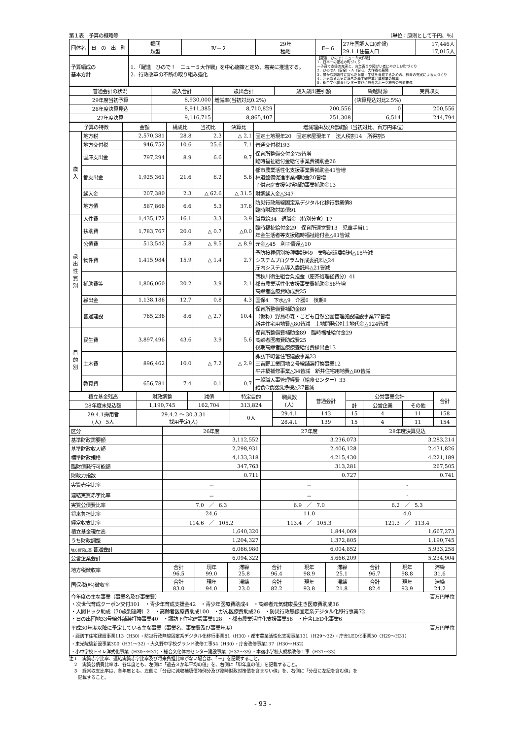第１表　予算の概略等 （単位：原則として千円、％）
| 団体名 | 日 の 出 町 | 類団 類型 | Ⅳ－２ | 29年 種地 | Ⅱ－６ | 27年国調人口(確報) 29.1.1住基人口 | 17,446人 17,015人 |
| 予算編成の 基本方針 | | 1．「躍進 ひので！ ニュー５大作戦」を中心施策と定め、着実に推進する。 2．行政改革の不断の取り組み強化 | | | 【躍進 ひので！ニュー５大作戦】 1．日本一の福祉の町づくり －子育て支援の充実と、お年寄りや障がい者にやさしい町づくり 2．ひのでA（安全）・A（安心）大作戦の展開 3．豊かな創造性に富んだ児童・生徒を育成するための、教育の充実による人づくり 4．元気ある活気に満ちた商工観光業と農林業の振興 5．総合文化体育センター並びに野外スポーツ施設の設置推進 | | |
| 普通会計の状況 | 歳入合計 | 歳出合計 | 歳入歳出差引額 | 繰越財源 | 実質収支 |
| 29年度当初予算 | 8,930,000 | 増減率(当初対比0.2%) | | (決算見込対比2.5%) | |
| 28年度決算見込 | 8,911,385 | 8,710,829 | 200,556 | 0 | 200,556 |
| 27年度決算 | 9,116,715 | 8,865,407 | 251,308 | 6,514 | 244,794 |
| 予算の特徴 | | 金額 | 構成比 | 当初比 | 決算比 | 増減理由及び増減額（当初対比、百万円単位） |
| 歳 入 | 地方税 | 2,570,381 | 28.8 | 2.3 | △ 2.1 | 固定土地現年20 固定家屋現年７ 法人税割14 所得割5 |
| | 地方交付税 | 946,752 | 10.6 | 25.6 | 7.1 | 普通交付税193 |
| | 国庫支出金 | 797,294 | 8.9 | 6.6 | 9.7 | 保育所整備交付金75皆増 臨時福祉給付金給付事業費補助金26 |
| | 都支出金 | 1,925,361 | 21.6 | 6.2 | 5.6 | 都市農業活性化支援事業費補助金41皆増 林道整備促進事業補助金20皆増 子供家庭支援包括補助事業補助金13 |
| | 繰入金 | 207,380 | 2.3 | △ 62.6 | △ 31.5 | 財調繰入金△347 |
| | 地方債 | 587,866 | 6.6 | 5.3 | 37.6 | 防災行政無線固定系デジタル化移行事業債8 臨時財政対策債91 |
| 歳 出 性 質 別 | 人件費 | 1,435,172 | 16.1 | 3.3 | 3.9 | 職員給34 退職金（特別分含）17 |
| | 扶助費 | 1,783,767 | 20.0 | △ 0.7 | △0.0 | 臨時福祉給付金29 保育所運営費13 児童手当11 年金生活者等支援臨時福祉給付金△81皆減 |
| | 公債費 | 513,542 | 5.8 | △ 9.5 | △ 8.9 | 元金△45 利子償還△10 |
| | 物件費 | 1,415,984 | 15.9 | △ 1.4 | 2.7 | 予防接種個別接種委託料9 業務派遣委託料△15皆減 システムプログラム作成委託料△24 庁内システム導入委託料△21皆減 |
| | 補助費等 | 1,806,060 | 20.2 | 3.9 | 2.1 | 西秋川衛生組合負担金（塵芥処理経費分）41 都市農業活性化支援事業費補助金56皆増 高齢者医療費助成費25 |
| | 繰出金 | 1,138,186 | 12.7 | 0.8 | 4.3 | 国保4 下水△9 介護6 後期8 |
| | 普通建設 | 765,236 | 8.6 | △ 2.7 | 10.4 | 保育所整備費補助金89 （仮称）野鳥の森・こども自然公園管理施設建設事業77皆増 新井住宅用地費△80皆減 土地開発公社土地代金△124皆減 |
| 目 的 別 | 民生費 | 3,897,496 | 43.6 | 3.9 | 5.6 | 保育所整備費補助金89 臨時福祉給付金29 高齢者医療費助成費25 後期高齢者医療療養給付費繰出金13 |
| | 土木費 | 896,462 | 10.0 | △ 7.2 | △ 2.9 | 諏訪下町営住宅建設事業23 三吉野工業団地２号線舗装打換事業12 平井橋補修事業△34皆減 新井住宅用地費△80皆減 |
| | 教育費 | 656,781 | 7.4 | 0.1 | 0.7 | 一般職人事管理経費（給食センター）33 給食C食器洗浄機△27皆減 |
| 積立基金残高 | 財政調整 | 減債 | 特定目的 | 職員数 (人) | 普通会計 | 公営事業会計 | | | 合計 |
| 28年度末見込額 | 1,190,745 | 162,704 | 313,824 | | | 計 | 公営企業 | その他 | |
| 29.4.1採用者 (人) 5人 | 29.4.2 ～ 30.3.31 採用予定(人) | | 0人 | 29.4.1 | 143 | 15 | 4 | 11 | 158 |
| | | | | 28.4.1 | 139 | 15 | 4 | 11 | 154 |
| 区分 | 26年度 | | | 27年度 | | | 28年度決算見込 | | |
| 基準財政需要額 | 3,112,552 | | | 3,236,073 | | | 3,283,214 | | |
| 基準財政収入額 | 2,298,931 | | | 2,406,128 | | | 2,431,826 | | |
| 標準財政規模 | 4,133,318 | | | 4,215,430 | | | 4,221,189 | | |
| 臨財債発行可能額 | 347,763 | | | 313,281 | | | 267,505 | | |
| 財政力指数 | 0.711 | | | 0.727 | | | 0.741 | | |
| 実質赤字比率 | － | | | － | | | - | | |
| 連結実質赤字比率 | － | | | － | | | - | | |
| 実質公債費比率 | 7.0 ／ 6.3 | | | 6.9 ／ 7.0 | | | 6.2 ／ 5.3 | | |
| 将来負担比率 | 24.6 | | | 11.0 | | | 4.0 | | |
| 経常収支比率 | 114.6 ／ 105.2 | | | 113.4 ／ 105.3 | | | 121.3 ／ 113.4 | | |
| 積立基金現在高 | 1,640,320 | | | 1,844,069 | | | 1,667,273 | | |
| うち財政調整 | 1,204,327 | | | 1,372,805 | | | 1,190,745 | | |
| 地方債現在高 普通会計 | 6,066,980 | | | 6,004,852 | | | 5,933,258 | | |
| 公営企業会計 | 6,094,322 | | | 5,666,209 | | | 5,234,904 | | |
| 地方税徴収率 | 合計 96.5 | 現年 99.0 | 滞繰 25.8 | 合計 96.4 | 現年 98.9 | 滞繰 25.1 | 合計 96.7 | 現年 98.8 | 滞繰 31.6 |
| 国保税(料)徴収率 | 合計 83.0 | 現年 94.0 | 滞繰 23.0 | 合計 82.2 | 現年 93.8 | 滞繰 21.8 | 合計 82.4 | 現年 93.9 | 滞繰 24.2 |
| 今年度の主な事業（事業名及び事業費） 百万円単位 ・次世代育成クーポン交付301 ・青少年育成支援金42 ・青少年医療費助成4 ・高齢者元気健康長生き医療費助成36 ・人間ドック助成（70歳到達時）2 ・高齢者医療費助成100 ・がん医療費助成26 ・防災行政無線固定系デジタル化移行事業72 ・日の出団地33号線外舗装打換事業40 ・諏訪下住宅建設事業128 ・都市農業活性化支援事業56 ・庁舎LED化事業6 | | | | | | | | | |
| 平成30年度以降に予定している主な事業（事業名、事業費及び事業年度） 百万円単位 ・諏訪下住宅建設事業113（H30）・防災行政無線固定系デジタル化移行事業81（H30）・都市農業活性化支援事業131（H29～32）・庁舎LED化事業30（H29～H31） ・東光院橋新設事業300（H31～32）・大久野中学校グランド改修工事54（H30）・庁舎改修事業137（H30～H32） ・小中学校トイレ洋式化事業（H30～H31）・総合文化体育センター建設事業（H32～35）・本宿小学校大規模改修工事（H31～33） | | | | | | | | | |
注１　実質赤字比率、連結実質赤字比率及び将来負担比率がない場合は、「－」を記載すること。
　２　実質公債費比率は、各年度とも、左側に「過去３か年平均の値」を、右側に「単年度の値」を記載すること。
　３　経常収支比率は、各年度とも、左側に「分母に減収補填債特例分及び臨時財政対策債を含まない値」を、右側に「分母に左記を含む値」を
　　記載すること。
- 93 -